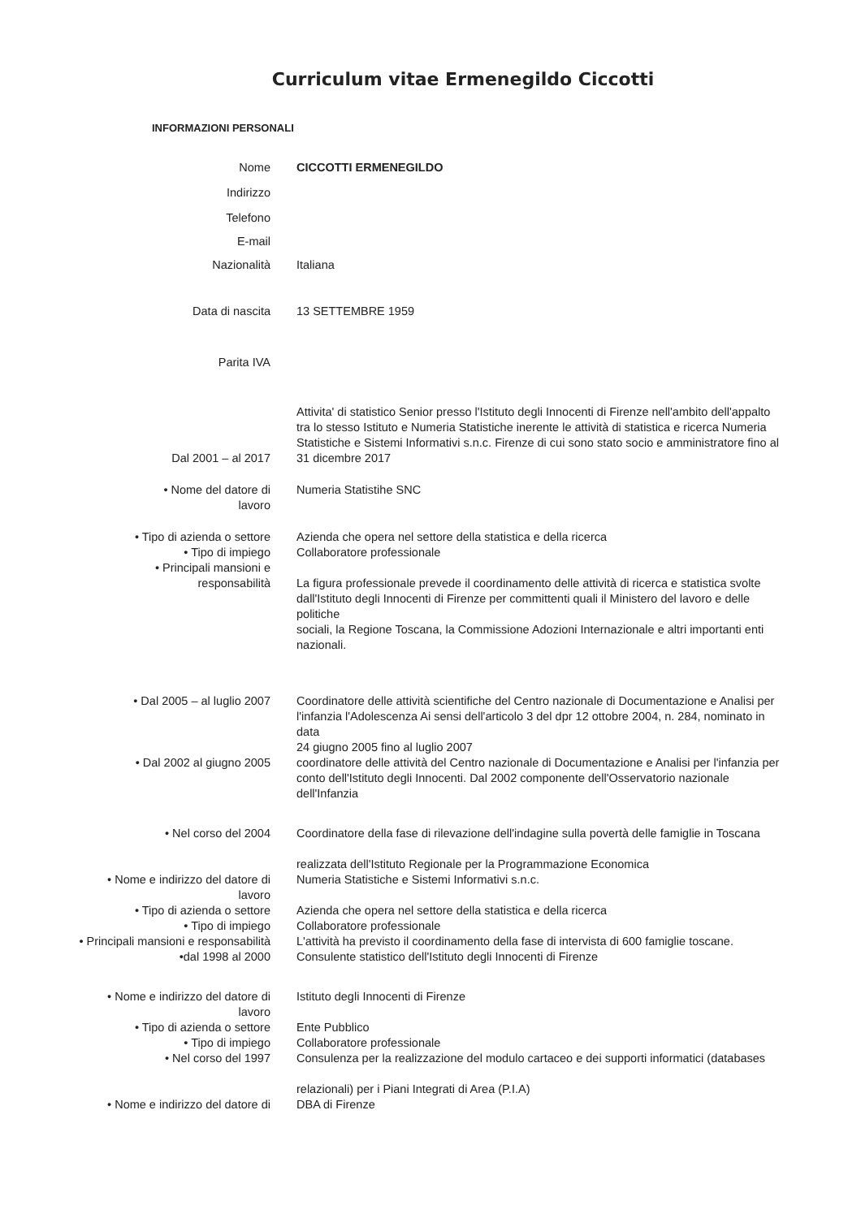Curriculum vitae Ermenegildo Ciccotti
INFORMAZIONI PERSONALI
Nome CICCOTTI ERMENEGILDO
Indirizzo
Telefono
E-mail
Nazionalità Italiana
Data di nascita 13 SETTEMBRE 1959
Parita IVA
Dal 2001 – al 2017
Attivita' di statistico Senior presso l'Istituto degli Innocenti di Firenze nell'ambito dell'appalto tra lo stesso Istituto e Numeria Statistiche inerente le attività di statistica e ricerca Numeria Statistiche e Sistemi Informativi s.n.c. Firenze di cui sono stato socio e amministratore fino al 31 dicembre 2017
• Nome del datore di
lavoro
Numeria Statistihe SNC
• Tipo di azienda o settore
• Tipo di impiego
• Principali mansioni e
responsabilità
Azienda che opera nel settore della statistica e della ricerca
Collaboratore professionale
La figura professionale prevede il coordinamento delle attività di ricerca e statistica svolte dall'Istituto degli Innocenti di Firenze per committenti quali il Ministero del lavoro e delle politiche
sociali, la Regione Toscana, la Commissione Adozioni Internazionale e altri importanti enti nazionali.
• Dal 2005 – al luglio 2007 Coordinatore delle attività scientifiche del Centro nazionale di Documentazione e Analisi per l'infanzia l'Adolescenza Ai sensi dell'articolo 3 del dpr 12 ottobre 2004, n. 284, nominato in data
24 giugno 2005 fino al luglio 2007
• Dal 2002 al giugno 2005 coordinatore delle attività del Centro nazionale di Documentazione e Analisi per l'infanzia per conto dell'Istituto degli Innocenti. Dal 2002 componente dell'Osservatorio nazionale dell'Infanzia
• Nel corso del 2004 Coordinatore della fase di rilevazione dell'indagine sulla povertà delle famiglie in Toscana
realizzata dell'Istituto Regionale per la Programmazione Economica
• Nome e indirizzo del datore di
lavoro
• Tipo di azienda o settore
• Tipo di impiego
• Principali mansioni e responsabilità
•dal 1998 al 2000
Numeria Statistiche e Sistemi Informativi s.n.c.
Azienda che opera nel settore della statistica e della ricerca
Collaboratore professionale
L'attività ha previsto il coordinamento della fase di intervista di 600 famiglie toscane.
Consulente statistico dell'Istituto degli Innocenti di Firenze
• Nome e indirizzo del datore di
lavoro
• Tipo di azienda o settore
• Tipo di impiego
• Nel corso del 1997
Istituto degli Innocenti di Firenze
Ente Pubblico
Collaboratore professionale
Consulenza per la realizzazione del modulo cartaceo e dei supporti informatici (databases
relazionali) per i Piani Integrati di Area (P.I.A)
• Nome e indirizzo del datore di DBA di Firenze